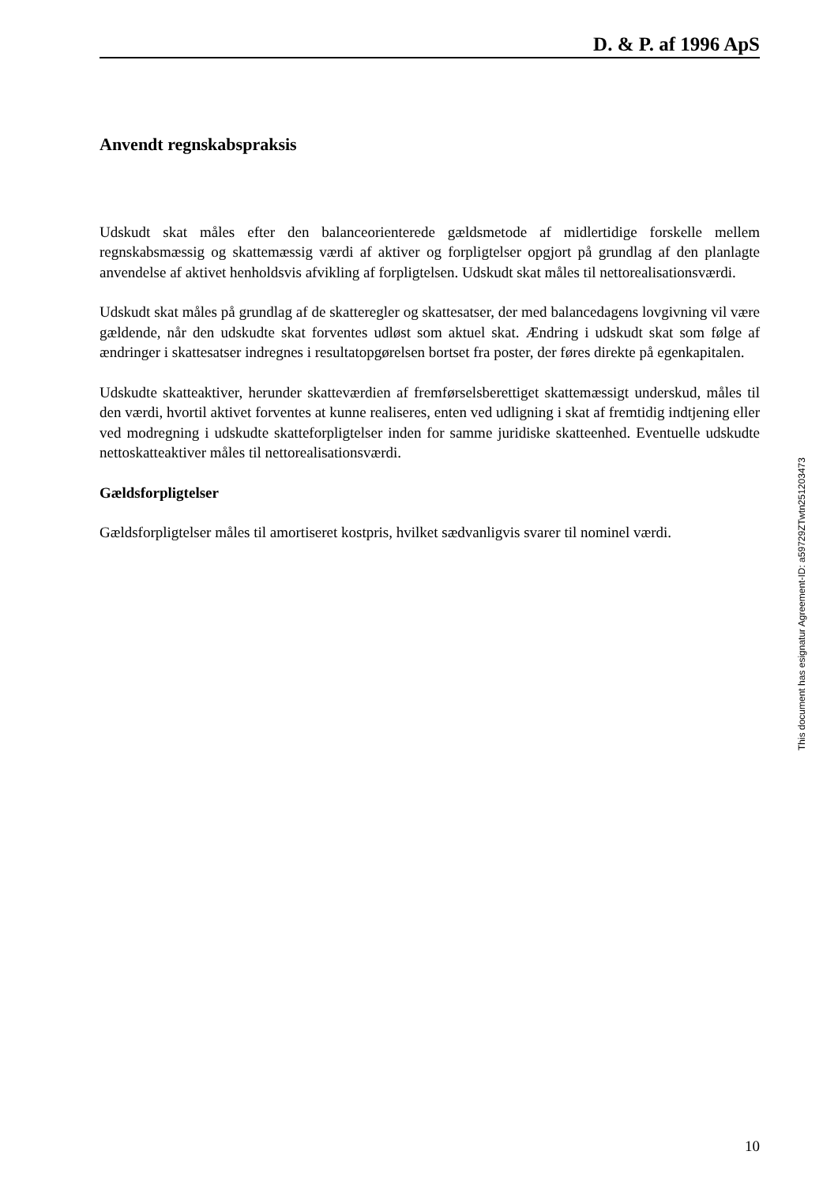D. & P. af 1996 ApS
Anvendt regnskabspraksis
Udskudt skat måles efter den balanceorienterede gældsmetode af midlertidige forskelle mellem regnskabsmæssig og skattemæssig værdi af aktiver og forpligtelser opgjort på grundlag af den planlagte anvendelse af aktivet henholdsvis afvikling af forpligtelsen. Udskudt skat måles til nettorealisationsværdi.
Udskudt skat måles på grundlag af de skatteregler og skattesatser, der med balancedagens lovgivning vil være gældende, når den udskudte skat forventes udløst som aktuel skat. Ændring i udskudt skat som følge af ændringer i skattesatser indregnes i resultatopgørelsen bortset fra poster, der føres direkte på egenkapitalen.
Udskudte skatteaktiver, herunder skatteværdien af fremførselsberettiget skattemæssigt underskud, måles til den værdi, hvortil aktivet forventes at kunne realiseres, enten ved udligning i skat af fremtidig indtjening eller ved modregning i udskudte skatteforpligtelser inden for samme juridiske skatteenhed. Eventuelle udskudte nettoskatteaktiver måles til nettorealisationsværdi.
Gældsforpligtelser
Gældsforpligtelser måles til amortiseret kostpris, hvilket sædvanligvis svarer til nominel værdi.
This document has esignatur Agreement-ID: a59729ZTwtn251203473
10